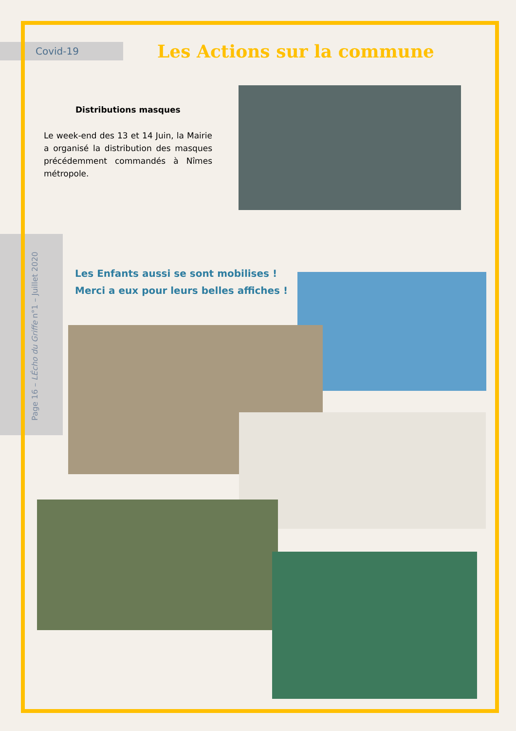Covid-19
Les Actions sur la commune
Distributions masques
Le week-end des 13 et 14 Juin, la Mairie a organisé la distribution des masques précédemment commandés à Nîmes métropole.
Les Enfants aussi se sont mobilises !
Merci a eux pour leurs belles affiches !
Page 16 – LÉcho du Griffe n°1 – Juillet 2020